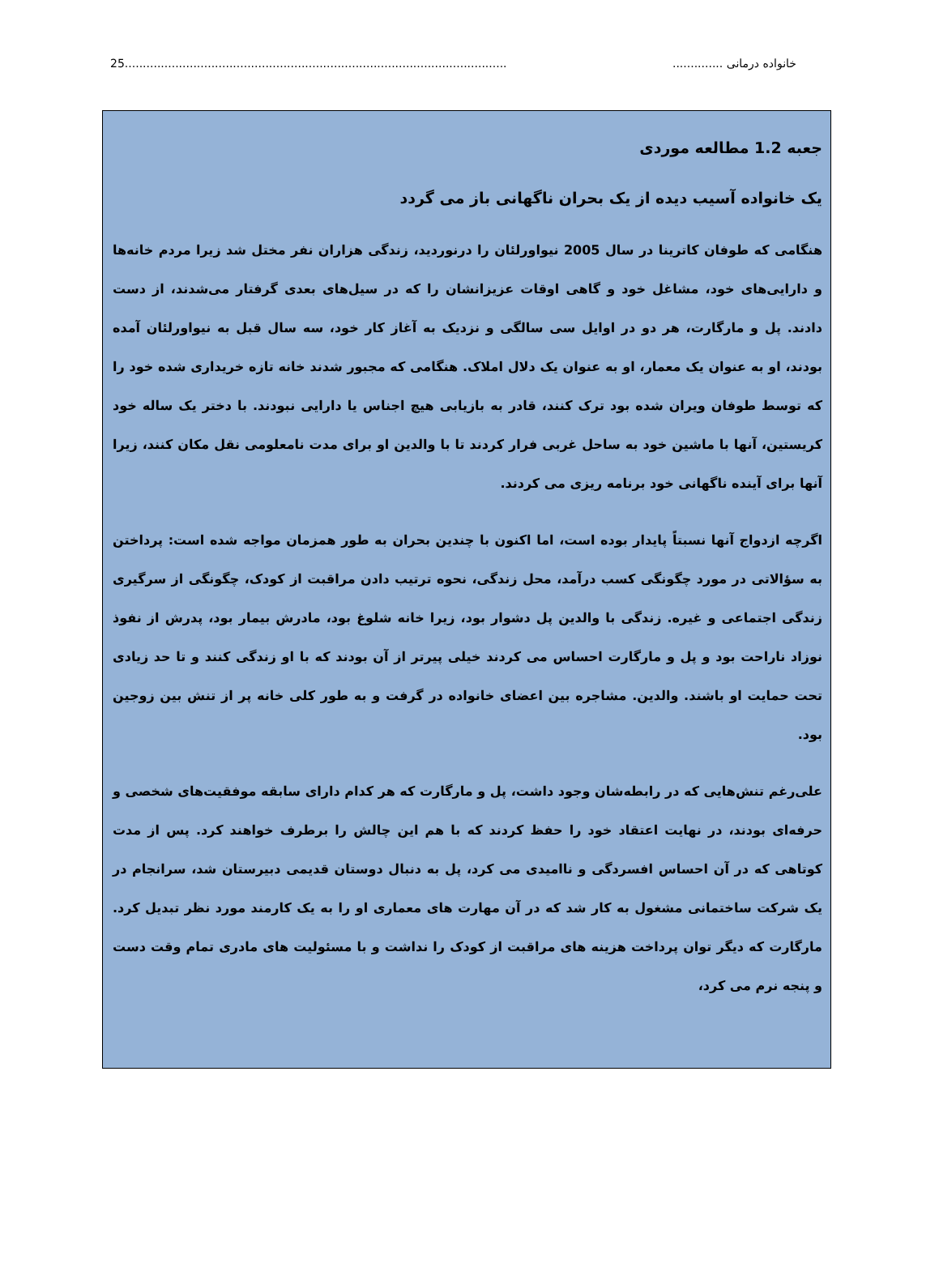خانواده درمانی ........................................................................................................................25
جعبه 1.2 مطالعه موردی
یک خانواده آسیب دیده از یک بحران ناگهانی باز می گردد
هنگامی که طوفان کاترینا در سال 2005 نیواورلئان را درنوردید، زندگی هزاران نفر مختل شد زیرا مردم خانه‌ها و دارایی‌های خود، مشاغل خود و گاهی اوقات عزیزانشان را که در سیل‌های بعدی گرفتار می‌شدند، از دست دادند. پل و مارگارت، هر دو در اوایل سی سالگی و نزدیک به آغاز کار خود، سه سال قبل به نیواورلئان آمده بودند، او به عنوان یک معمار، او به عنوان یک دلال املاک. هنگامی که مجبور شدند خانه تازه خریداری شده خود را که توسط طوفان ویران شده بود ترک کنند، قادر به بازیابی هیچ اجناس یا دارایی نبودند. با دختر یک ساله خود کریستین، آنها با ماشین خود به ساحل غربی فرار کردند تا با والدین او برای مدت نامعلومی نقل مکان کنند، زیرا آنها برای آینده ناگهانی خود برنامه ریزی می کردند.
اگرچه ازدواج آنها نسبتاً پایدار بوده است، اما اکنون با چندین بحران به طور همزمان مواجه شده است: پرداختن به سؤالاتی در مورد چگونگی کسب درآمد، محل زندگی، نحوه ترتیب دادن مراقبت از کودک، چگونگی از سرگیری زندگی اجتماعی و غیره. زندگی با والدین پل دشوار بود، زیرا خانه شلوغ بود، مادرش بیمار بود، پدرش از نفوذ نوزاد ناراحت بود و پل و مارگارت احساس می کردند خیلی پیرتر از آن بودند که با او زندگی کنند و تا حد زیادی تحت حمایت او باشند. والدین. مشاجره بین اعضای خانواده در گرفت و به طور کلی خانه پر از تنش بین زوجین بود.
علی‌رغم تنش‌هایی که در رابطه‌شان وجود داشت، پل و مارگارت که هر کدام دارای سابقه موفقیت‌های شخصی و حرفه‌ای بودند، در نهایت اعتقاد خود را حفظ کردند که با هم این چالش را برطرف خواهند کرد. پس از مدت کوتاهی که در آن احساس افسردگی و ناامیدی می کرد، پل به دنبال دوستان قدیمی دبیرستان شد، سرانجام در یک شرکت ساختمانی مشغول به کار شد که در آن مهارت های معماری او را به یک کارمند مورد نظر تبدیل کرد. مارگارت که دیگر توان پرداخت هزینه های مراقبت از کودک را نداشت و با مسئولیت های مادری تمام وقت دست و پنجه نرم می کرد،